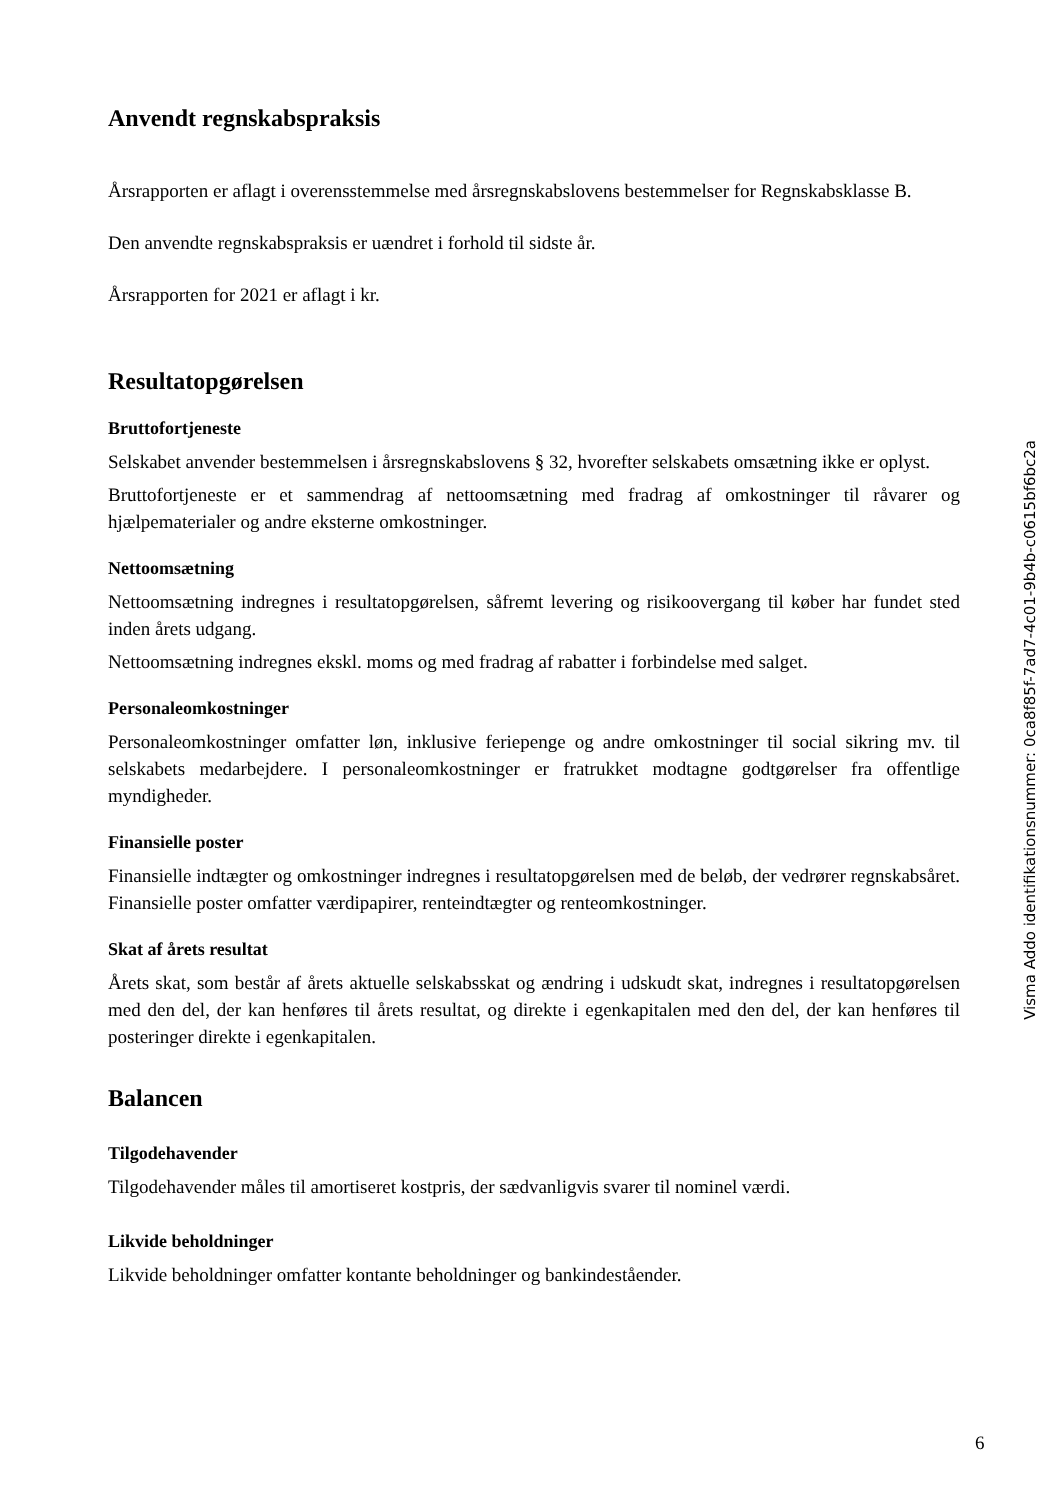Anvendt regnskabspraksis
Årsrapporten er aflagt i overensstemmelse med årsregnskabslovens bestemmelser for Regnskabsklasse B.
Den anvendte regnskabspraksis er uændret i forhold til sidste år.
Årsrapporten for 2021 er aflagt i kr.
Resultatopgørelsen
Bruttofortjeneste
Selskabet anvender bestemmelsen i årsregnskabslovens § 32, hvorefter selskabets omsætning ikke er oplyst.
Bruttofortjeneste er et sammendrag af nettoomsætning med fradrag af omkostninger til råvarer og hjælpematerialer og andre eksterne omkostninger.
Nettoomsætning
Nettoomsætning indregnes i resultatopgørelsen, såfremt levering og risikoovergang til køber har fundet sted inden årets udgang.
Nettoomsætning indregnes ekskl. moms og med fradrag af rabatter i forbindelse med salget.
Personaleomkostninger
Personaleomkostninger omfatter løn, inklusive feriepenge og andre omkostninger til social sikring mv. til selskabets medarbejdere. I personaleomkostninger er fratrukket modtagne godtgørelser fra offentlige myndigheder.
Finansielle poster
Finansielle indtægter og omkostninger indregnes i resultatopgørelsen med de beløb, der vedrører regnskabsåret. Finansielle poster omfatter værdipapirer, renteindtægter og renteomkostninger.
Skat af årets resultat
Årets skat, som består af årets aktuelle selskabsskat og ændring i udskudt skat, indregnes i resultatopgørelsen med den del, der kan henføres til årets resultat, og direkte i egenkapitalen med den del, der kan henføres til posteringer direkte i egenkapitalen.
Balancen
Tilgodehavender
Tilgodehavender måles til amortiseret kostpris, der sædvanligvis svarer til nominel værdi.
Likvide beholdninger
Likvide beholdninger omfatter kontante beholdninger og bankindeståender.
Visma Addo identifikationsnummer: 0ca8f85f-7ad7-4c01-9b4b-c0615bf6bc2a
6